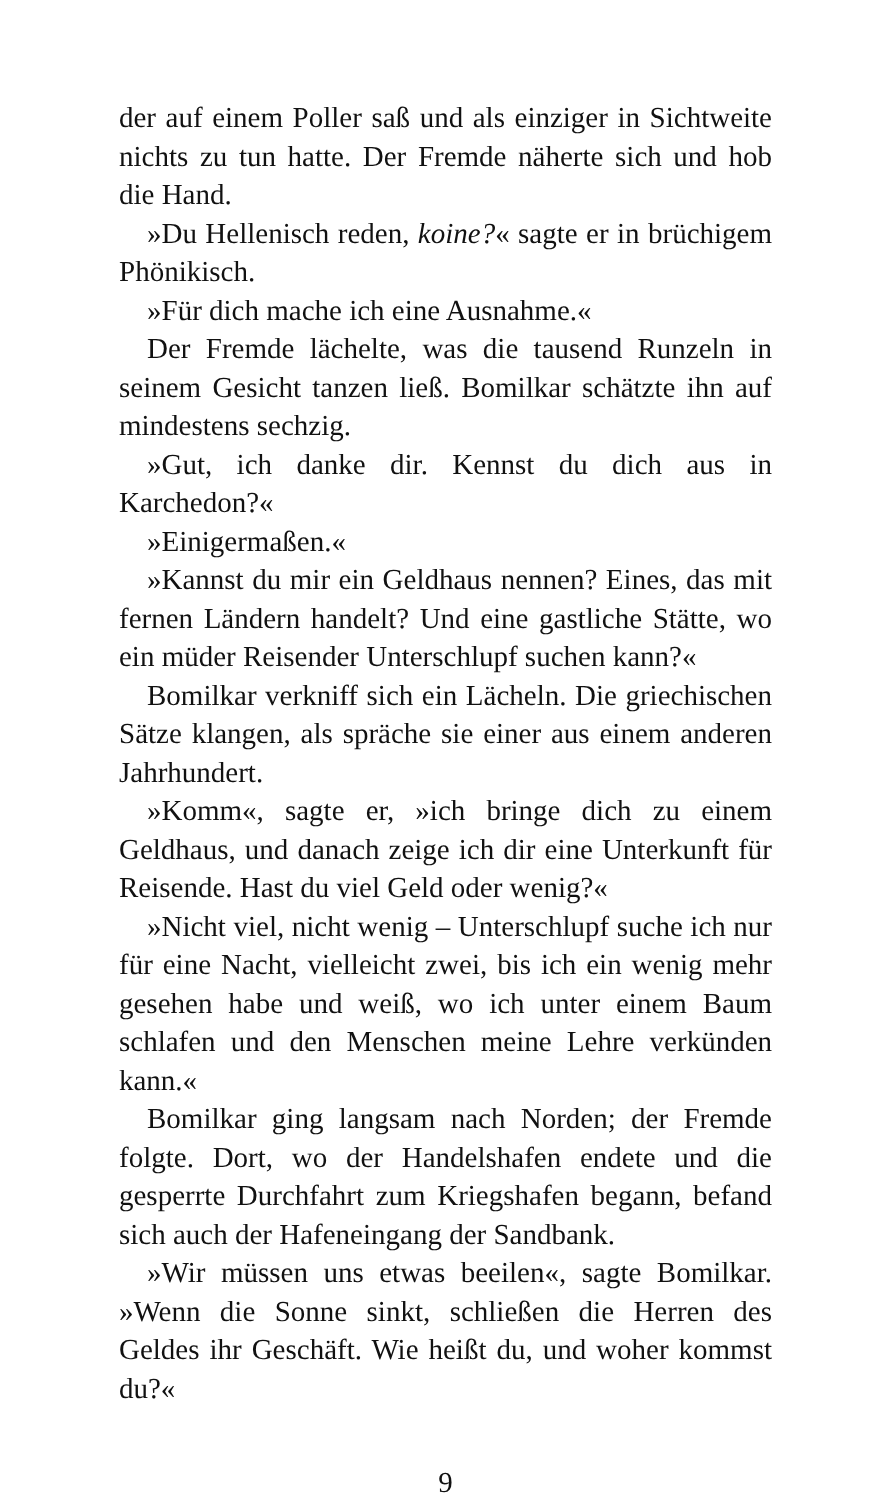der auf einem Poller saß und als einziger in Sichtweite nichts zu tun hatte. Der Fremde näherte sich und hob die Hand.
»Du Hellenisch reden, koine?« sagte er in brüchigem Phönikisch.
»Für dich mache ich eine Ausnahme.«
Der Fremde lächelte, was die tausend Runzeln in seinem Gesicht tanzen ließ. Bomilkar schätzte ihn auf mindestens sechzig.
»Gut, ich danke dir. Kennst du dich aus in Karchedon?«
»Einigermaßen.«
»Kannst du mir ein Geldhaus nennen? Eines, das mit fernen Ländern handelt? Und eine gastliche Stätte, wo ein müder Reisender Unterschlupf suchen kann?«
Bomilkar verkniff sich ein Lächeln. Die griechischen Sätze klangen, als spräche sie einer aus einem anderen Jahrhundert.
»Komm«, sagte er, »ich bringe dich zu einem Geldhaus, und danach zeige ich dir eine Unterkunft für Reisende. Hast du viel Geld oder wenig?«
»Nicht viel, nicht wenig – Unterschlupf suche ich nur für eine Nacht, vielleicht zwei, bis ich ein wenig mehr gesehen habe und weiß, wo ich unter einem Baum schlafen und den Menschen meine Lehre verkünden kann.«
Bomilkar ging langsam nach Norden; der Fremde folgte. Dort, wo der Handelshafen endete und die gesperrte Durchfahrt zum Kriegshafen begann, befand sich auch der Hafeneingang der Sandbank.
»Wir müssen uns etwas beeilen«, sagte Bomilkar. »Wenn die Sonne sinkt, schließen die Herren des Geldes ihr Geschäft. Wie heißt du, und woher kommst du?«
9